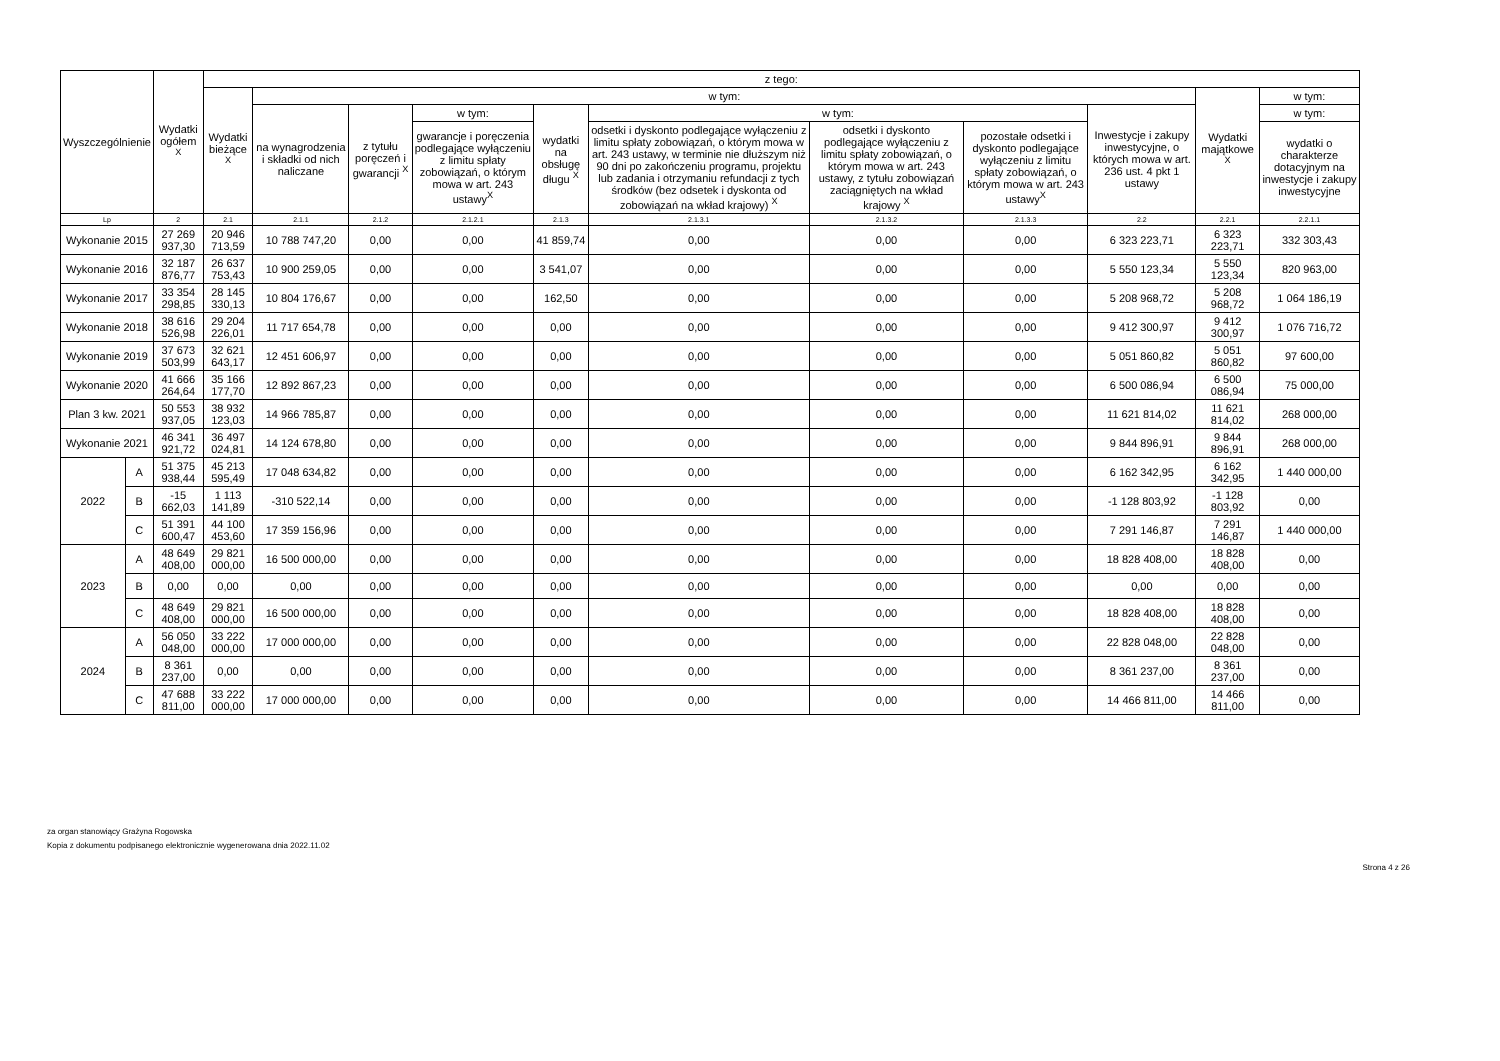| Wyszczególnienie | | Wydatki ogółem <sup>X</sup> | z tego: | | | | | | | | | | |
| --- | --- | --- | --- | --- | --- | --- | --- | --- | --- | --- | --- | --- | --- |
| | | | Wydatki bieżące <sup>X</sup> | w tym: | | | | | | | | Wydatki majątkowe <sup>X</sup> | w tym: |
| | | | | na wynagrodzenia i składki od nich naliczane | z tytułu poręczeń i gwarancji <sup>X</sup> | w tym: | wydatki na obsługę długu <sup>X</sup> | w tym: | | | Inwestycje i zakupy inwestycyjne, o których mowa w art. 236 ust. 4 pkt 1 ustawy | | w tym: |
| | | | | | | gwarancje i poręczenia podlegające wyłączeniu z limitu spłaty zobowiązań, o którym mowa w art. 243 ustawy<sup>X</sup> | | odsetki i dyskonto podlegające wyłączeniu z limitu spłaty zobowiązań, o którym mowa w art. 243 ustawy, w terminie nie dłuższym niż 90 dni po zakończeniu programu, projektu lub zadania i otrzymaniu refundacji z tych środków (bez odsetek i dyskonta od zobowiązań na wkład krajowy) <sup>X</sup> | odsetki i dyskonto podlegające wyłączeniu z limitu spłaty zobowiązań, o którym mowa w art. 243 ustawy, z tytułu zobowiązań zaciągniętych na wkład krajowy <sup>X</sup> | pozostałe odsetki i dyskonto podlegające wyłączeniu z limitu spłaty zobowiązań, o którym mowa w art. 243 ustawy<sup>X</sup> | | | wydatki o charakterze dotacyjnym na inwestycje i zakupy inwestycyjne |
| Lp | | 2 | 2.1 | 2.1.1 | 2.1.2 | 2.1.2.1 | 2.1.3 | 2.1.3.1 | 2.1.3.2 | 2.1.3.3 | 2.2 | 2.2.1 | 2.2.1.1 |
| Wykonanie 2015 | | 27 269 937,30 | 20 946 713,59 | 10 788 747,20 | 0,00 | 0,00 | 41 859,74 | 0,00 | 0,00 | 0,00 | 6 323 223,71 | 6 323 223,71 | 332 303,43 |
| Wykonanie 2016 | | 32 187 876,77 | 26 637 753,43 | 10 900 259,05 | 0,00 | 0,00 | 3 541,07 | 0,00 | 0,00 | 0,00 | 5 550 123,34 | 5 550 123,34 | 820 963,00 |
| Wykonanie 2017 | | 33 354 298,85 | 28 145 330,13 | 10 804 176,67 | 0,00 | 0,00 | 162,50 | 0,00 | 0,00 | 0,00 | 5 208 968,72 | 5 208 968,72 | 1 064 186,19 |
| Wykonanie 2018 | | 38 616 526,98 | 29 204 226,01 | 11 717 654,78 | 0,00 | 0,00 | 0,00 | 0,00 | 0,00 | 0,00 | 9 412 300,97 | 9 412 300,97 | 1 076 716,72 |
| Wykonanie 2019 | | 37 673 503,99 | 32 621 643,17 | 12 451 606,97 | 0,00 | 0,00 | 0,00 | 0,00 | 0,00 | 0,00 | 5 051 860,82 | 5 051 860,82 | 97 600,00 |
| Wykonanie 2020 | | 41 666 264,64 | 35 166 177,70 | 12 892 867,23 | 0,00 | 0,00 | 0,00 | 0,00 | 0,00 | 0,00 | 6 500 086,94 | 6 500 086,94 | 75 000,00 |
| Plan 3 kw. 2021 | | 50 553 937,05 | 38 932 123,03 | 14 966 785,87 | 0,00 | 0,00 | 0,00 | 0,00 | 0,00 | 0,00 | 11 621 814,02 | 11 621 814,02 | 268 000,00 |
| Wykonanie 2021 | | 46 341 921,72 | 36 497 024,81 | 14 124 678,80 | 0,00 | 0,00 | 0,00 | 0,00 | 0,00 | 0,00 | 9 844 896,91 | 9 844 896,91 | 268 000,00 |
| 2022 | A | 51 375 938,44 | 45 213 595,49 | 17 048 634,82 | 0,00 | 0,00 | 0,00 | 0,00 | 0,00 | 0,00 | 6 162 342,95 | 6 162 342,95 | 1 440 000,00 |
| | B | -15 662,03 | 1 113 141,89 | -310 522,14 | 0,00 | 0,00 | 0,00 | 0,00 | 0,00 | 0,00 | -1 128 803,92 | -1 128 803,92 | 0,00 |
| | C | 51 391 600,47 | 44 100 453,60 | 17 359 156,96 | 0,00 | 0,00 | 0,00 | 0,00 | 0,00 | 0,00 | 7 291 146,87 | 7 291 146,87 | 1 440 000,00 |
| 2023 | A | 48 649 408,00 | 29 821 000,00 | 16 500 000,00 | 0,00 | 0,00 | 0,00 | 0,00 | 0,00 | 0,00 | 18 828 408,00 | 18 828 408,00 | 0,00 |
| | B | 0,00 | 0,00 | 0,00 | 0,00 | 0,00 | 0,00 | 0,00 | 0,00 | 0,00 | 0,00 | 0,00 | 0,00 |
| | C | 48 649 408,00 | 29 821 000,00 | 16 500 000,00 | 0,00 | 0,00 | 0,00 | 0,00 | 0,00 | 0,00 | 18 828 408,00 | 18 828 408,00 | 0,00 |
| 2024 | A | 56 050 048,00 | 33 222 000,00 | 17 000 000,00 | 0,00 | 0,00 | 0,00 | 0,00 | 0,00 | 0,00 | 22 828 048,00 | 22 828 048,00 | 0,00 |
| | B | 8 361 237,00 | 0,00 | 0,00 | 0,00 | 0,00 | 0,00 | 0,00 | 0,00 | 0,00 | 8 361 237,00 | 8 361 237,00 | 0,00 |
| | C | 47 688 811,00 | 33 222 000,00 | 17 000 000,00 | 0,00 | 0,00 | 0,00 | 0,00 | 0,00 | 0,00 | 14 466 811,00 | 14 466 811,00 | 0,00 |
za organ stanowiący Grażyna Rogowska
Kopia z dokumentu podpisanego elektronicznie wygenerowana dnia 2022.11.02
Strona 4 z 26